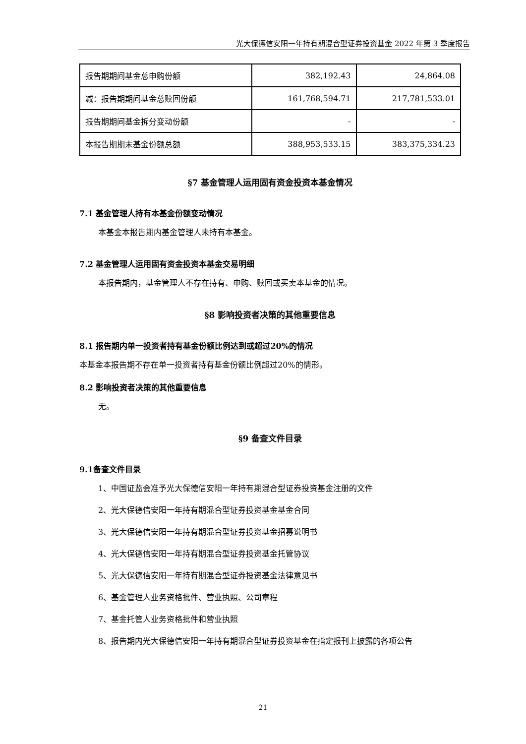光大保德信安阳一年持有期混合型证券投资基金 2022 年第 3 季度报告
| 报告期期间基金总申购份额 | 382,192.43 | 24,864.08 |
| 减：报告期期间基金总赎回份额 | 161,768,594.71 | 217,781,533.01 |
| 报告期期间基金拆分变动份额 | - | - |
| 本报告期期末基金份额总额 | 388,953,533.15 | 383,375,334.23 |
§7 基金管理人运用固有资金投资本基金情况
7.1 基金管理人持有本基金份额变动情况
本基金本报告期内基金管理人未持有本基金。
7.2 基金管理人运用固有资金投资本基金交易明细
本报告期内，基金管理人不存在持有、申购、赎回或买卖本基金的情况。
§8 影响投资者决策的其他重要信息
8.1 报告期内单一投资者持有基金份额比例达到或超过20%的情况
本基金本报告期不存在单一投资者持有基金份额比例超过20%的情形。
8.2 影响投资者决策的其他重要信息
无。
§9 备查文件目录
9.1备查文件目录
1、中国证监会准予光大保德信安阳一年持有期混合型证券投资基金注册的文件
2、光大保德信安阳一年持有期混合型证券投资基金基金合同
3、光大保德信安阳一年持有期混合型证券投资基金招募说明书
4、光大保德信安阳一年持有期混合型证券投资基金托管协议
5、光大保德信安阳一年持有期混合型证券投资基金法律意见书
6、基金管理人业务资格批件、营业执照、公司章程
7、基金托管人业务资格批件和营业执照
8、报告期内光大保德信安阳一年持有期混合型证券投资基金在指定报刊上披露的各项公告
21